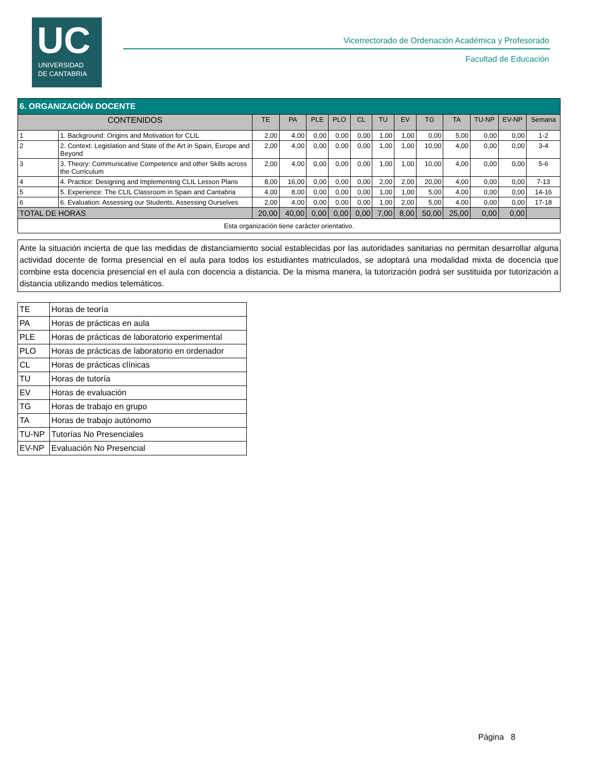UC
UNIVERSIDAD
DE CANTABRIA
Vicerrectorado de Ordenación Académica y Profesorado
Facultad de Educación
| 6. ORGANIZACIÓN DOCENTE | | | | | | | | | | | | | |
| CONTENIDOS | | TE | PA | PLE | PLO | CL | TU | EV | TG | TA | TU-NP | EV-NP | Semana |
| 1 | 1. Background: Origins and Motivation for CLIL | 2,00 | 4,00 | 0,00 | 0,00 | 0,00 | 1,00 | 1,00 | 0,00 | 5,00 | 0,00 | 0,00 | 1-2 |
| 2 | 2. Context: Legislation and State of the Art in Spain, Europe and Beyond | 2,00 | 4,00 | 0,00 | 0,00 | 0,00 | 1,00 | 1,00 | 10,00 | 4,00 | 0,00 | 0,00 | 3-4 |
| 3 | 3. Theory: Communicative Competence and other Skills across the Curriculum | 2,00 | 4,00 | 0,00 | 0,00 | 0,00 | 1,00 | 1,00 | 10,00 | 4,00 | 0,00 | 0,00 | 5-6 |
| 4 | 4. Practice: Designing and Implementing CLIL Lesson Plans | 8,00 | 16,00 | 0,00 | 0,00 | 0,00 | 2,00 | 2,00 | 20,00 | 4,00 | 0,00 | 0,00 | 7-13 |
| 5 | 5. Experience: The CLIL Classroom in Spain and Cantabria | 4,00 | 8,00 | 0,00 | 0,00 | 0,00 | 1,00 | 1,00 | 5,00 | 4,00 | 0,00 | 0,00 | 14-16 |
| 6 | 6. Evaluation: Assessing our Students, Assessing Ourselves | 2,00 | 4,00 | 0,00 | 0,00 | 0,00 | 1,00 | 2,00 | 5,00 | 4,00 | 0,00 | 0,00 | 17-18 |
| TOTAL DE HORAS | | 20,00 | 40,00 | 0,00 | 0,00 | 0,00 | 7,00 | 8,00 | 50,00 | 25,00 | 0,00 | 0,00 | |
| Esta organización tiene carácter orientativo. | | | | | | | | | | | | | |
Ante la situación incierta de que las medidas de distanciamiento social establecidas por las autoridades sanitarias no permitan desarrollar alguna actividad docente de forma presencial en el aula para todos los estudiantes matriculados, se adoptará una modalidad mixta de docencia que combine esta docencia presencial en el aula con docencia a distancia. De la misma manera, la tutorización podrá ser sustituida por tutorización a distancia utilizando medios telemáticos.
| TE | Horas de teoría |
| PA | Horas de prácticas en aula |
| PLE | Horas de prácticas de laboratorio experimental |
| PLO | Horas de prácticas de laboratorio en ordenador |
| CL | Horas de prácticas clínicas |
| TU | Horas de tutoría |
| EV | Horas de evaluación |
| TG | Horas de trabajo en grupo |
| TA | Horas de trabajo autónomo |
| TU-NP | Tutorías No Presenciales |
| EV-NP | Evaluación No Presencial |
Página 8